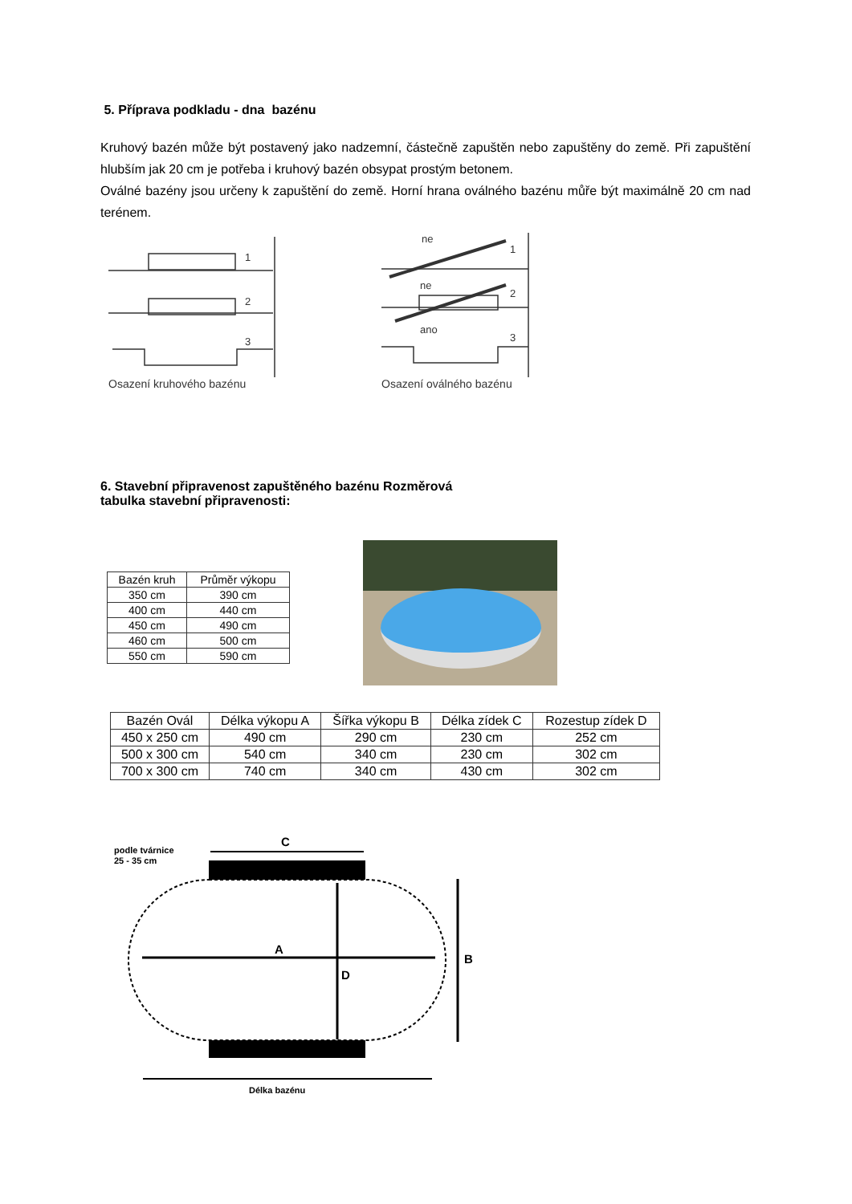5. Příprava podkladu - dna bazénu
Kruhový bazén může být postavený jako nadzemní, částečně zapuštěn nebo zapuštěny do země. Při zapuštění hlubším jak 20 cm je potřeba i kruhový bazén obsypat prostým betonem.
Oválné bazény jsou určeny k zapuštění do země. Horní hrana oválného bazénu můře být maximálně 20 cm nad terénem.
1
2
3
ne
1
ne
2
ano
3
Osazení kruhového bazénu Osazení oválného bazénu
6. Stavební připravenost zapuštěného bazénu Rozměrová
tabulka stavební připravenosti:
| Bazén kruh | Průměr výkopu |
| --- | --- |
| 350 cm | 390 cm |
| 400 cm | 440 cm |
| 450 cm | 490 cm |
| 460 cm | 500 cm |
| 550 cm | 590 cm |
| Bazén Ovál | Délka výkopu A | Šířka výkopu B | Délka zídek C | Rozestup zídek D |
| --- | --- | --- | --- | --- |
| 450 x 250 cm | 490 cm | 290 cm | 230 cm | 252 cm |
| 500 x 300 cm | 540 cm | 340 cm | 230 cm | 302 cm |
| 700 x 300 cm | 740 cm | 340 cm | 430 cm | 302 cm |
podle tvárnice
25 - 35 cm
Délka bazénu
C
A
D
B